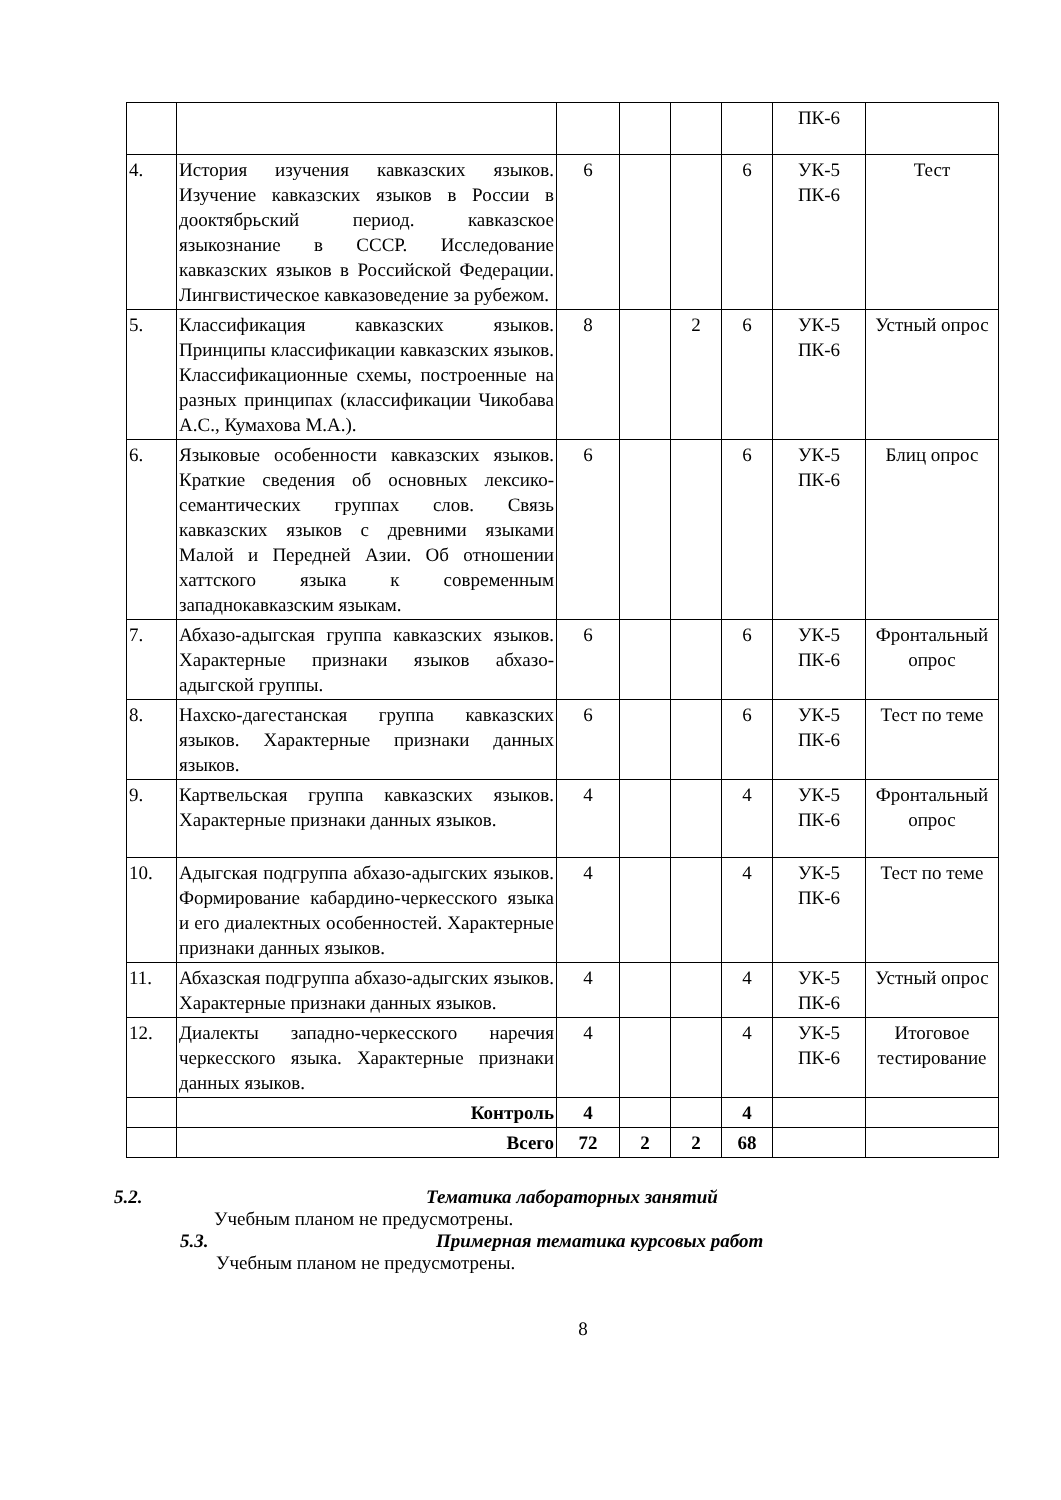| | | | | | | ПК-6 | |
| 4. | История изучения кавказских языков. Изучение кавказских языков в России в доoктябрьский период. кавказское языкознание в СССР. Исследование кавказских языков в Российской Федерации. Лингвистическое кавказоведение за рубежом. | 6 | | | 6 | УК-5 ПК-6 | Тест |
| 5. | Классификация кавказских языков. Принципы классификации кавказских языков. Классификационные схемы, построенные на разных принципах (классификации Чикобава А.С., Кумахова М.А.). | 8 | | 2 | 6 | УК-5 ПК-6 | Устный опрос |
| 6. | Языковые особенности кавказских языков. Краткие сведения об основных лексико-семантических группах слов. Связь кавказских языков с древними языками Малой и Передней Азии. Об отношении хаттского языка к современным западнокавказским языкам. | 6 | | | 6 | УК-5 ПК-6 | Блиц опрос |
| 7. | Абхазо-адыгская группа кавказских языков. Характерные признаки языков абхазо-адыгской группы. | 6 | | | 6 | УК-5 ПК-6 | Фронтальный опрос |
| 8. | Нахско-дагестанская группа кавказских языков. Характерные признаки данных языков. | 6 | | | 6 | УК-5 ПК-6 | Тест по теме |
| 9. | Картвельская группа кавказских языков. Характерные признаки данных языков. | 4 | | | 4 | УК-5 ПК-6 | Фронтальный опрос |
| 10. | Адыгская подгруппа абхазо-адыгских языков. Формирование кабардино-черкесского языка и его диалектных особенностей. Характерные признаки данных языков. | 4 | | | 4 | УК-5 ПК-6 | Тест по теме |
| 11. | Абхазская подгруппа абхазо-адыгских языков. Характерные признаки данных языков. | 4 | | | 4 | УК-5 ПК-6 | Устный опрос |
| 12. | Диалекты западно-черкесского наречия черкесского языка. Характерные признаки данных языков. | 4 | | | 4 | УК-5 ПК-6 | Итоговое тестирование |
| | Контроль | 4 | | | 4 | | |
| | Всего | 72 | 2 | 2 | 68 | | |
5.2. Тематика лабораторных занятий
Учебным планом не предусмотрены.
5.3. Примерная тематика курсовых работ
Учебным планом не предусмотрены.
8